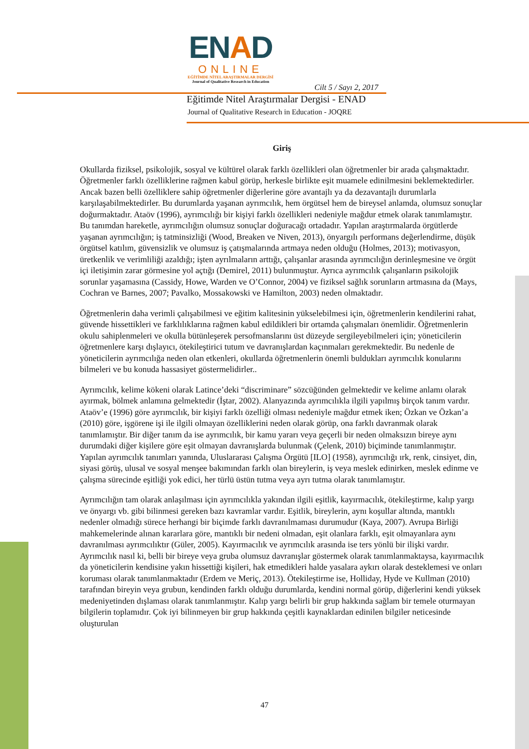ENAD
ONLINE
EĞİTİMDE NİTEL ARAŞTIRMALAR DERGİSİ
Journal of Qualitative Research in Education
Cilt 5 / Sayı 2, 2017
Eğitimde Nitel Araştırmalar Dergisi - ENAD
Journal of Qualitative Research in Education - JOQRE
Giriş
Okullarda fiziksel, psikolojik, sosyal ve kültürel olarak farklı özellikleri olan öğretmenler bir arada çalışmaktadır. Öğretmenler farklı özelliklerine rağmen kabul görüp, herkesle birlikte eşit muamele edinilmesini beklemektedirler. Ancak bazen belli özelliklere sahip öğretmenler diğerlerine göre avantajlı ya da dezavantajlı durumlarla karşılaşabilmektedirler. Bu durumlarda yaşanan ayrımcılık, hem örgütsel hem de bireysel anlamda, olumsuz sonuçlar doğurmaktadır. Ataöv (1996), ayrımcılığı bir kişiyi farklı özellikleri nedeniyle mağdur etmek olarak tanımlamıştır. Bu tanımdan hareketle, ayrımcılığın olumsuz sonuçlar doğuracağı ortadadır. Yapılan araştırmalarda örgütlerde yaşanan ayrımcılığın; iş tatminsizliği (Wood, Breaken ve Niven, 2013), önyargılı performans değerlendirme, düşük örgütsel katılım, güvensizlik ve olumsuz iş çatışmalarında artmaya neden olduğu (Holmes, 2013); motivasyon, üretkenlik ve verimliliği azaldığı; işten ayrılmaların arttığı, çalışanlar arasında ayrımcılığın derinleşmesine ve örgüt içi iletişimin zarar görmesine yol açtığı (Demirel, 2011) bulunmuştur. Ayrıca ayrımcılık çalışanların psikolojik sorunlar yaşamasına (Cassidy, Howe, Warden ve O’Connor, 2004) ve fiziksel sağlık sorunların artmasına da (Mays, Cochran ve Barnes, 2007; Pavalko, Mossakowski ve Hamilton, 2003) neden olmaktadır.
Öğretmenlerin daha verimli çalışabilmesi ve eğitim kalitesinin yükselebilmesi için, öğretmenlerin kendilerini rahat, güvende hissettikleri ve farklılıklarına rağmen kabul edildikleri bir ortamda çalışmaları önemlidir. Öğretmenlerin okulu sahiplenmeleri ve okulla bütünleşerek persofmanslarını üst düzeyde sergileyebilmeleri için; yöneticilerin öğretmenlere karşı dışlayıcı, ötekileştirici tutum ve davranışlardan kaçınmaları gerekmektedir. Bu nedenle de yöneticilerin ayrımcılığa neden olan etkenleri, okullarda öğretmenlerin önemli buldukları ayrımcılık konularını bilmeleri ve bu konuda hassasiyet göstermelidirler..
Ayrımcılık, kelime kökeni olarak Latince’deki “discriminare” sözcüğünden gelmektedir ve kelime anlamı olarak ayırmak, bölmek anlamına gelmektedir (İştar, 2002). Alanyazında ayrımcılıkla ilgili yapılmış birçok tanım vardır. Ataöv’e (1996) göre ayrımcılık, bir kişiyi farklı özelliği olması nedeniyle mağdur etmek iken; Özkan ve Özkan’a (2010) göre, işgörene işi ile ilgili olmayan özelliklerini neden olarak görüp, ona farklı davranmak olarak tanımlamıştır. Bir diğer tanım da ise ayrımcılık, bir kamu yararı veya geçerli bir neden olmaksızın bireye aynı durumdaki diğer kişilere göre eşit olmayan davranışlarda bulunmak (Çelenk, 2010) biçiminde tanımlanmıştır. Yapılan ayrımcılık tanımları yanında, Uluslararası Çalışma Örgütü [ILO] (1958), ayrımcılığı ırk, renk, cinsiyet, din, siyasi görüş, ulusal ve sosyal menşee bakımından farklı olan bireylerin, iş veya meslek edinirken, meslek edinme ve çalışma sürecinde eşitliği yok edici, her türlü üstün tutma veya ayrı tutma olarak tanımlamıştır.
Ayrımcılığın tam olarak anlaşılması için ayrımcılıkla yakından ilgili eşitlik, kayırmacılık, ötekileştirme, kalıp yargı ve önyargı vb. gibi bilinmesi gereken bazı kavramlar vardır. Eşitlik, bireylerin, aynı koşullar altında, mantıklı nedenler olmadığı sürece herhangi bir biçimde farklı davranılmaması durumudur (Kaya, 2007). Avrupa Birliği mahkemelerinde alınan kararlara göre, mantıklı bir nedeni olmadan, eşit olanlara farklı, eşit olmayanlara aynı davranılması ayrımcılıktır (Güler, 2005). Kayırmacılık ve ayrımcılık arasında ise ters yönlü bir ilişki vardır. Ayrımcılık nasıl ki, belli bir bireye veya gruba olumsuz davranışlar göstermek olarak tanımlanmaktaysa, kayırmacılık da yöneticilerin kendisine yakın hissettiği kişileri, hak etmedikleri halde yasalara aykırı olarak desteklemesi ve onları koruması olarak tanımlanmaktadır (Erdem ve Meriç, 2013). Ötekileştirme ise, Holliday, Hyde ve Kullman (2010) tarafından bireyin veya grubun, kendinden farklı olduğu durumlarda, kendini normal görüp, diğerlerini kendi yüksek medeniyetinden dışlaması olarak tanımlanmıştır. Kalıp yargı belirli bir grup hakkında sağlam bir temele oturmayan bilgilerin toplamıdır. Çok iyi bilinmeyen bir grup hakkında çeşitli kaynaklardan edinilen bilgiler neticesinde oluşturulan
47